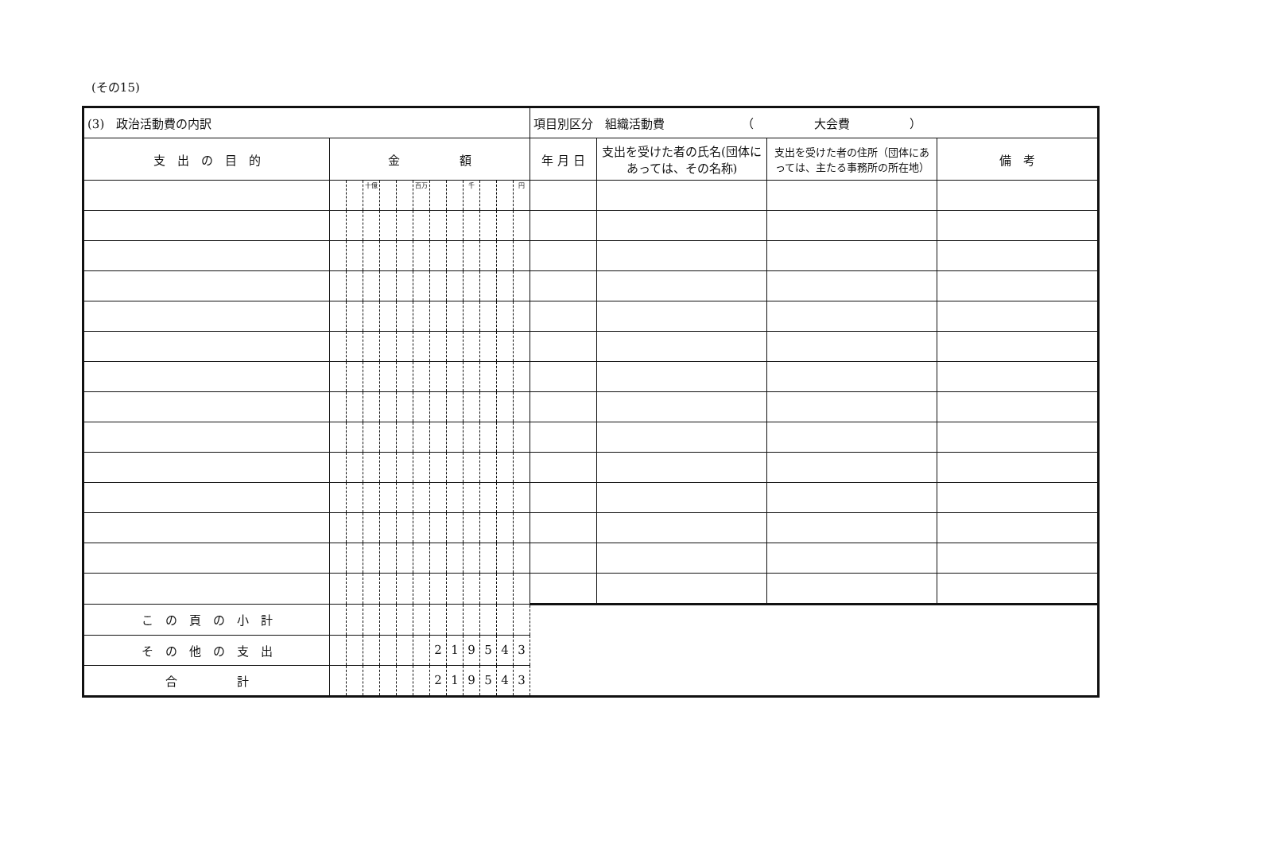(その15)
| (3) 政治活動費の内訳 | | | | | | | | | | | | | 項目別区分 組織活動費 （ 大会費 ） | | | |
| 支 出 の 目 的 | 金 額 | | | | | | | | | | | | 年 月 日 | 支出を受けた者の氏名(団体にあっては、その名称) | 支出を受けた者の住所（団体にあっては、主たる事務所の所在地） | 備 考 |
| | | | 十億 | | | 百万 | | | 千 | | | 円 | | | | |
| こ の 頁 の 小 計 | | | | | | | | | | | | | | | | |
| そ の 他 の 支 出 | | | | | | | 2 | 1 | 9 | 5 | 4 | 3 | | | | |
| 合 計 | | | | | | | 2 | 1 | 9 | 5 | 4 | 3 | | | | |